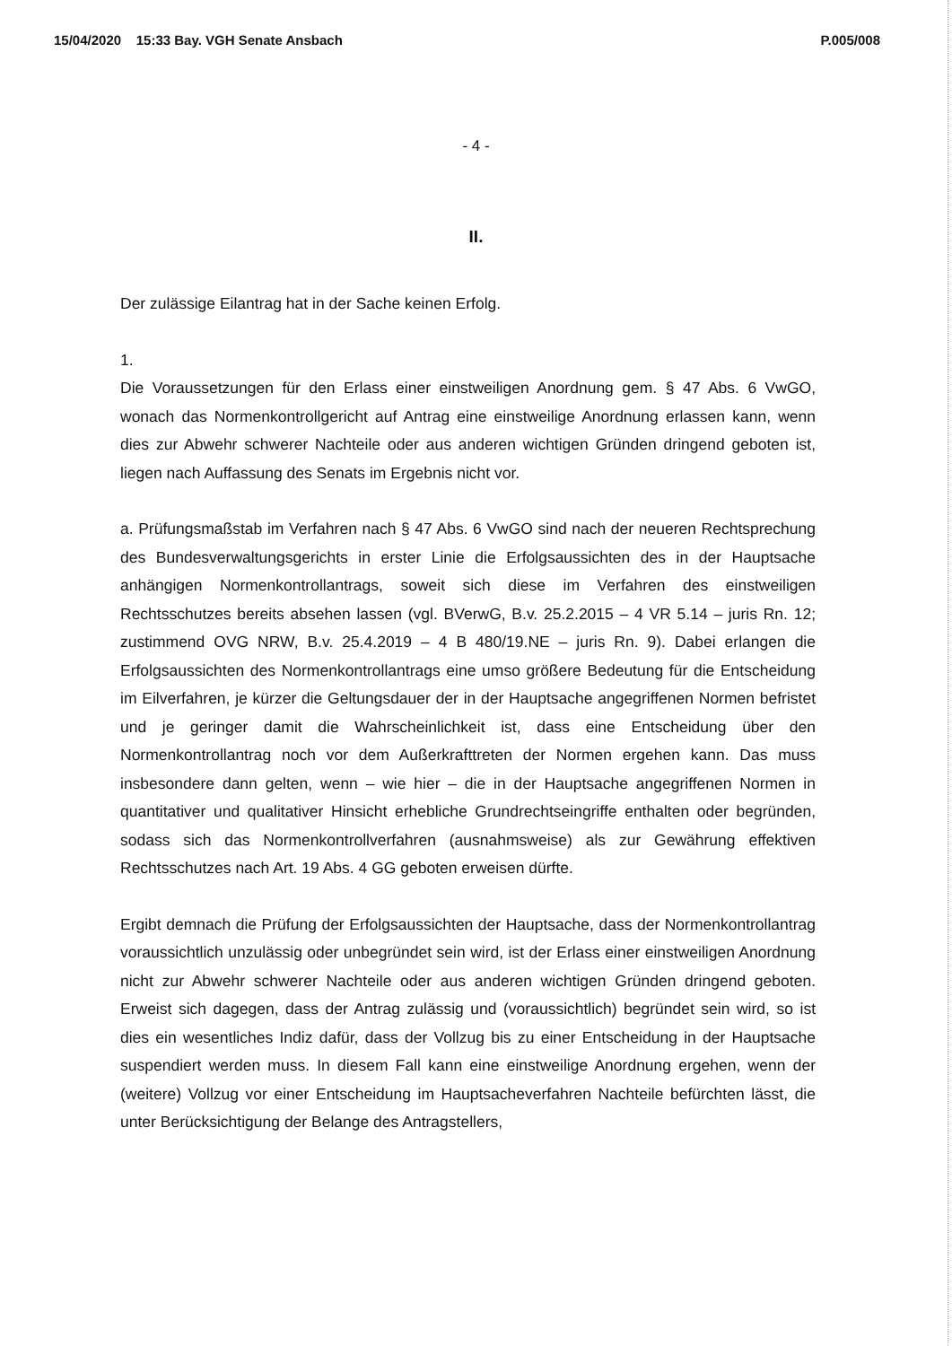15/04/2020 15:33 Bay. VGH Senate Ansbach P.005/008
- 4 -
II.
Der zulässige Eilantrag hat in der Sache keinen Erfolg.
1.
Die Voraussetzungen für den Erlass einer einstweiligen Anordnung gem. § 47 Abs. 6 VwGO, wonach das Normenkontrollgericht auf Antrag eine einstweilige Anordnung erlassen kann, wenn dies zur Abwehr schwerer Nachteile oder aus anderen wichtigen Gründen dringend geboten ist, liegen nach Auffassung des Senats im Ergebnis nicht vor.
a. Prüfungsmaßstab im Verfahren nach § 47 Abs. 6 VwGO sind nach der neueren Rechtsprechung des Bundesverwaltungsgerichts in erster Linie die Erfolgsaussichten des in der Hauptsache anhängigen Normenkontrollantrags, soweit sich diese im Verfahren des einstweiligen Rechtsschutzes bereits absehen lassen (vgl. BVerwG, B.v. 25.2.2015 – 4 VR 5.14 – juris Rn. 12; zustimmend OVG NRW, B.v. 25.4.2019 – 4 B 480/19.NE – juris Rn. 9). Dabei erlangen die Erfolgsaussichten des Normenkontrollantrags eine umso größere Bedeutung für die Entscheidung im Eilverfahren, je kürzer die Geltungsdauer der in der Hauptsache angegriffenen Normen befristet und je geringer damit die Wahrscheinlichkeit ist, dass eine Entscheidung über den Normenkontrollantrag noch vor dem Außerkrafttreten der Normen ergehen kann. Das muss insbesondere dann gelten, wenn – wie hier – die in der Hauptsache angegriffenen Normen in quantitativer und qualitativer Hinsicht erhebliche Grundrechtseingriffe enthalten oder begründen, sodass sich das Normenkontrollverfahren (ausnahmsweise) als zur Gewährung effektiven Rechtsschutzes nach Art. 19 Abs. 4 GG geboten erweisen dürfte.
Ergibt demnach die Prüfung der Erfolgsaussichten der Hauptsache, dass der Normenkontrollantrag voraussichtlich unzulässig oder unbegründet sein wird, ist der Erlass einer einstweiligen Anordnung nicht zur Abwehr schwerer Nachteile oder aus anderen wichtigen Gründen dringend geboten. Erweist sich dagegen, dass der Antrag zulässig und (voraussichtlich) begründet sein wird, so ist dies ein wesentliches Indiz dafür, dass der Vollzug bis zu einer Entscheidung in der Hauptsache suspendiert werden muss. In diesem Fall kann eine einstweilige Anordnung ergehen, wenn der (weitere) Vollzug vor einer Entscheidung im Hauptsacheverfahren Nachteile befürchten lässt, die unter Berücksichtigung der Belange des Antragstellers,